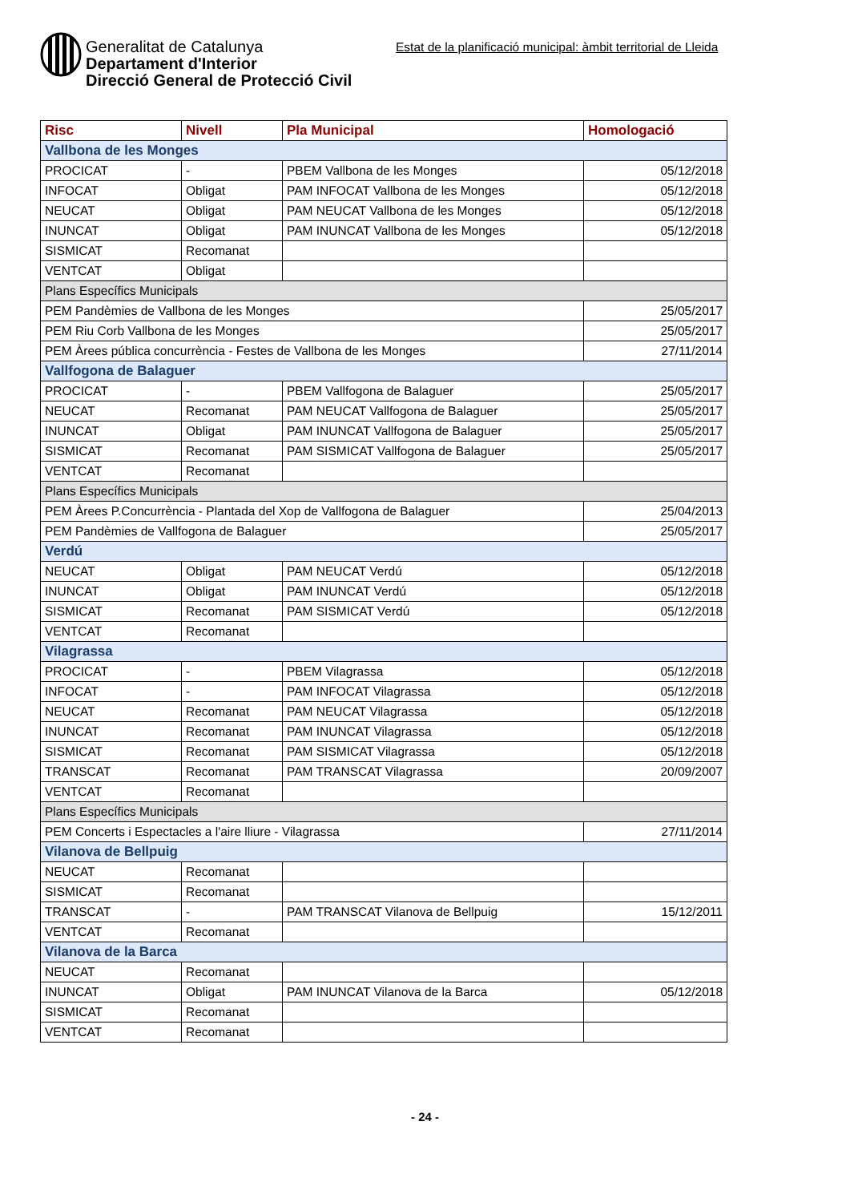Generalitat de Catalunya
Departament d'Interior
Direcció General de Protecció Civil
Estat de la planificació municipal: àmbit territorial de Lleida
| Risc | Nivell | Pla Municipal | Homologació |
| --- | --- | --- | --- |
| Vallbona de les Monges | | | |
| PROCICAT | - | PBEM Vallbona de les Monges | 05/12/2018 |
| INFOCAT | Obligat | PAM INFOCAT Vallbona de les Monges | 05/12/2018 |
| NEUCAT | Obligat | PAM NEUCAT Vallbona de les Monges | 05/12/2018 |
| INUNCAT | Obligat | PAM INUNCAT Vallbona de les Monges | 05/12/2018 |
| SISMICAT | Recomanat | | |
| VENTCAT | Obligat | | |
| Plans Específics Municipals | | | |
| PEM Pandèmies de Vallbona de les Monges | | | 25/05/2017 |
| PEM Riu Corb Vallbona de les Monges | | | 25/05/2017 |
| PEM Àrees pública concurrència - Festes de Vallbona de les Monges | | | 27/11/2014 |
| Vallfogona de Balaguer | | | |
| PROCICAT | - | PBEM Vallfogona de Balaguer | 25/05/2017 |
| NEUCAT | Recomanat | PAM NEUCAT Vallfogona de Balaguer | 25/05/2017 |
| INUNCAT | Obligat | PAM INUNCAT Vallfogona de Balaguer | 25/05/2017 |
| SISMICAT | Recomanat | PAM SISMICAT Vallfogona de Balaguer | 25/05/2017 |
| VENTCAT | Recomanat | | |
| Plans Específics Municipals | | | |
| PEM Àrees P.Concurrència - Plantada del Xop de Vallfogona de Balaguer | | | 25/04/2013 |
| PEM Pandèmies de Vallfogona de Balaguer | | | 25/05/2017 |
| Verdú | | | |
| NEUCAT | Obligat | PAM NEUCAT Verdú | 05/12/2018 |
| INUNCAT | Obligat | PAM INUNCAT Verdú | 05/12/2018 |
| SISMICAT | Recomanat | PAM SISMICAT Verdú | 05/12/2018 |
| VENTCAT | Recomanat | | |
| Vilagrassa | | | |
| PROCICAT | - | PBEM Vilagrassa | 05/12/2018 |
| INFOCAT | - | PAM INFOCAT Vilagrassa | 05/12/2018 |
| NEUCAT | Recomanat | PAM NEUCAT Vilagrassa | 05/12/2018 |
| INUNCAT | Recomanat | PAM INUNCAT Vilagrassa | 05/12/2018 |
| SISMICAT | Recomanat | PAM SISMICAT Vilagrassa | 05/12/2018 |
| TRANSCAT | Recomanat | PAM TRANSCAT Vilagrassa | 20/09/2007 |
| VENTCAT | Recomanat | | |
| Plans Específics Municipals | | | |
| PEM Concerts i Espectacles a l'aire lliure - Vilagrassa | | | 27/11/2014 |
| Vilanova de Bellpuig | | | |
| NEUCAT | Recomanat | | |
| SISMICAT | Recomanat | | |
| TRANSCAT | - | PAM TRANSCAT Vilanova de Bellpuig | 15/12/2011 |
| VENTCAT | Recomanat | | |
| Vilanova de la Barca | | | |
| NEUCAT | Recomanat | | |
| INUNCAT | Obligat | PAM INUNCAT Vilanova de la Barca | 05/12/2018 |
| SISMICAT | Recomanat | | |
| VENTCAT | Recomanat | | |
- 24 -